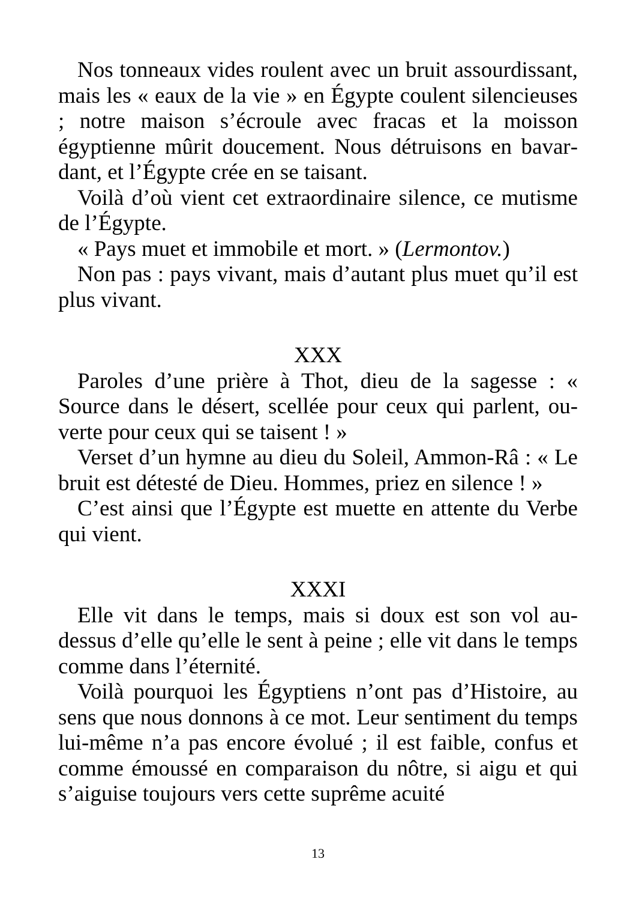Nos tonneaux vides roulent avec un bruit assourdis­sant, mais les « eaux de la vie » en Égypte coulent silen­cieuses ; notre maison s’écroule avec fracas et la moisson égyptienne mûrit doucement. Nous détruisons en bavar­dant, et l’Égypte crée en se taisant.
Voilà d’où vient cet extraordinaire silence, ce mutisme de l’Égypte.
« Pays muet et immobile et mort. » (Lermontov.)
Non pas : pays vivant, mais d’autant plus muet qu’il est plus vivant.
XXX
Paroles d’une prière à Thot, dieu de la sagesse : « Source dans le désert, scellée pour ceux qui parlent, ou­verte pour ceux qui se taisent ! »
Verset d’un hymne au dieu du Soleil, Ammon-Râ : « Le bruit est détesté de Dieu. Hommes, priez en si­lence ! »
C’est ainsi que l’Égypte est muette en attente du Verbe qui vient.
XXXI
Elle vit dans le temps, mais si doux est son vol au-dessus d’elle qu’elle le sent à peine ; elle vit dans le temps comme dans l’éternité.
Voilà pourquoi les Égyptiens n’ont pas d’Histoire, au sens que nous donnons à ce mot. Leur sentiment du temps lui-même n’a pas encore évolué ; il est faible, confus et comme émoussé en comparaison du nôtre, si aigu et qui s’aiguise toujours vers cette suprême acuité
13